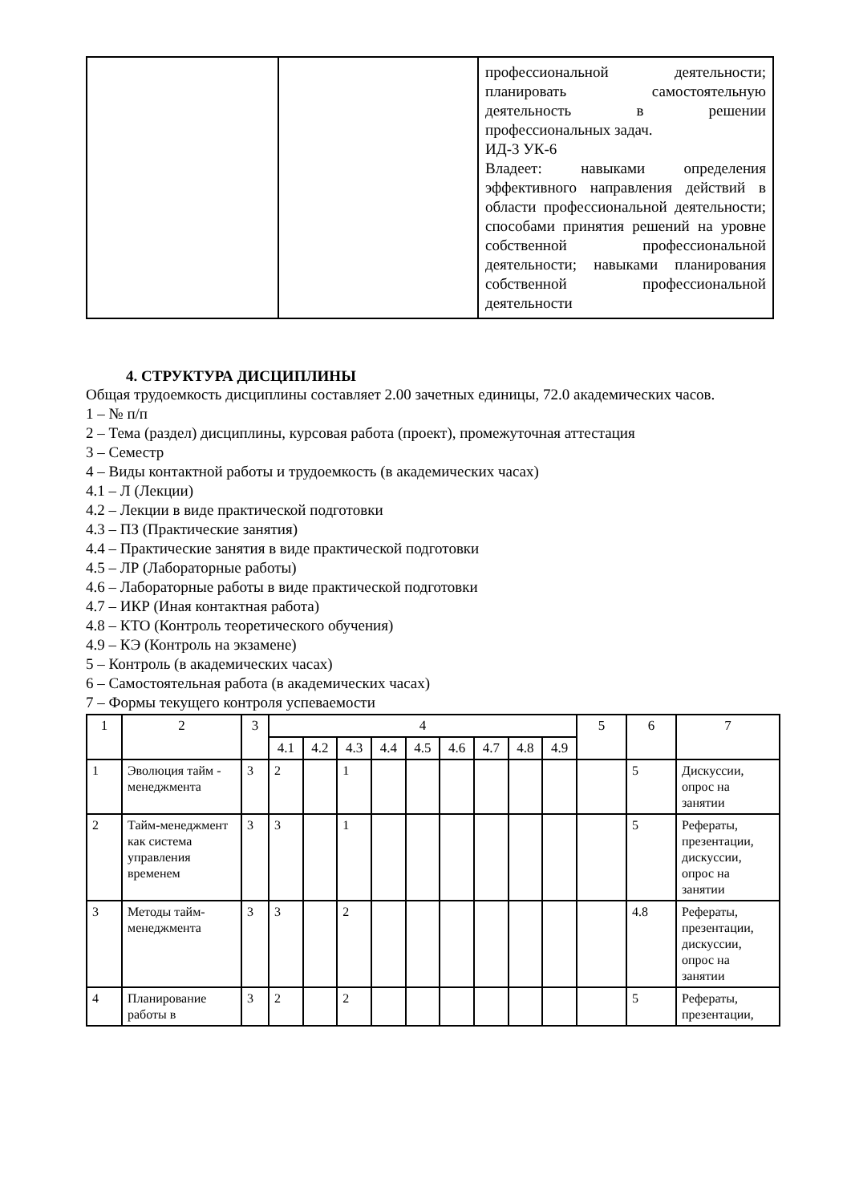| | | профессиональной деятельности; планировать самостоятельную деятельность в решении профессиональных задач. ИД-3 УК-6 Владеет: навыками определения эффективного направления действий в области профессиональной деятельности; способами принятия решений на уровне собственной профессиональной деятельности; навыками планирования собственной профессиональной деятельности |
4. СТРУКТУРА ДИСЦИПЛИНЫ
Общая трудоемкость дисциплины составляет 2.00 зачетных единицы, 72.0 академических часов.
1 – № п/п
2 – Тема (раздел) дисциплины, курсовая работа (проект), промежуточная аттестация
3 – Семестр
4 – Виды контактной работы и трудоемкость (в академических часах)
4.1 – Л (Лекции)
4.2 – Лекции в виде практической подготовки
4.3 – ПЗ (Практические занятия)
4.4 – Практические занятия в виде практической подготовки
4.5 – ЛР (Лабораторные работы)
4.6 – Лабораторные работы в виде практической подготовки
4.7 – ИКР (Иная контактная работа)
4.8 – КТО (Контроль теоретического обучения)
4.9 – КЭ (Контроль на экзамене)
5 – Контроль (в академических часах)
6 – Самостоятельная работа (в академических часах)
7 – Формы текущего контроля успеваемости
| 1 | 2 | 3 | 4 | | | | | | | | | 5 | 6 | 7 |
| --- | --- | --- | --- | --- | --- | --- | --- | --- | --- | --- | --- | --- | --- | --- |
| | | | 4.1 | 4.2 | 4.3 | 4.4 | 4.5 | 4.6 | 4.7 | 4.8 | 4.9 | | | |
| 1 | Эволюция тайм - менеджмента | 3 | 2 | | 1 | | | | | | | | 5 | Дискуссии, опрос на занятии |
| 2 | Тайм-менеджмент как система управления временем | 3 | 3 | | 1 | | | | | | | | 5 | Рефераты, презентации, дискуссии, опрос на занятии |
| 3 | Методы тайм-менеджмента | 3 | 3 | | 2 | | | | | | | | 4.8 | Рефераты, презентации, дискуссии, опрос на занятии |
| 4 | Планирование работы в | 3 | 2 | | 2 | | | | | | | | 5 | Рефераты, презентации, |